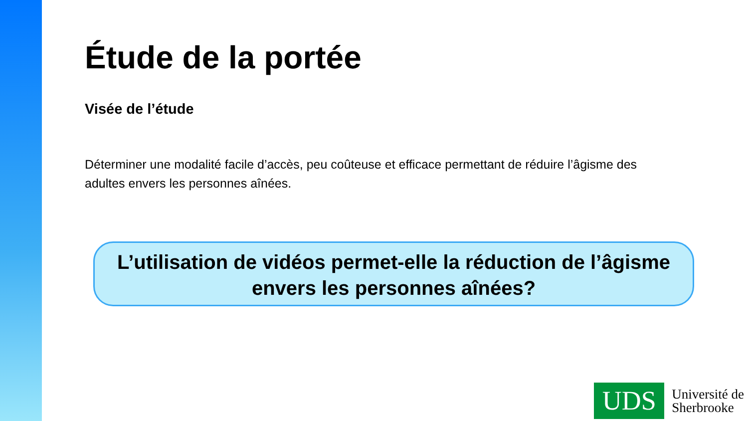Étude de la portée
Visée de l’étude
Déterminer une modalité facile d’accès, peu coûteuse et efficace permettant de réduire l’âgisme des adultes envers les personnes aînées.
L’utilisation de vidéos permet-elle la réduction de l’âgisme envers les personnes aînées?
UDS
Université de
Sherbrooke